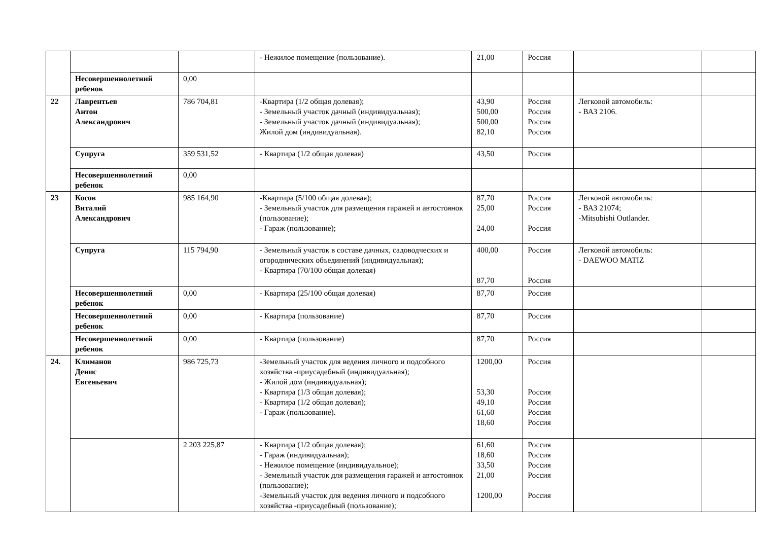| | | | - Нежилое помещение (пользование). | 21,00 | Россия | | |
| | Несовершеннолетний ребенок | 0,00 | | | | | |
| 22 | Лаврентьев Антон Александрович | 786 704,81 | -Квартира (1/2 общая долевая); - Земельный участок дачный (индивидуальная); - Земельный участок дачный (индивидуальная); Жилой дом (индивидуальная). | 43,90 500,00 500,00 82,10 | Россия Россия Россия Россия | Легковой автомобиль: - ВАЗ 2106. | |
| | Супруга | 359 531,52 | - Квартира (1/2 общая долевая) | 43,50 | Россия | | |
| | Несовершеннолетний ребенок | 0,00 | | | | | |
| 23 | Косов Виталий Александрович | 985 164,90 | -Квартира (5/100 общая долевая); - Земельный участок для размещения гаражей и автостоянок (пользование); - Гараж (пользование); | 87,70 25,00 24,00 | Россия Россия Россия | Легковой автомобиль: - ВАЗ 21074; -Mitsubishi Outlander. | |
| | Супруга | 115 794,90 | - Земельный участок в составе дачных, садоводческих и огороднических объединений (индивидуальная); - Квартира (70/100 общая долевая) | 400,00 87,70 | Россия Россия | Легковой автомобиль: - DAEWOO MATIZ | |
| | Несовершеннолетний ребенок | 0,00 | - Квартира (25/100 общая долевая) | 87,70 | Россия | | |
| | Несовершеннолетний ребенок | 0,00 | - Квартира (пользование) | 87,70 | Россия | | |
| | Несовершеннолетний ребенок | 0,00 | - Квартира (пользование) | 87,70 | Россия | | |
| 24. | Климанов Денис Евгеньевич | 986 725,73 | -Земельный участок для ведения личного и подсобного хозяйства -приусадебный (индивидуальная); - Жилой дом (индивидуальная); - Квартира (1/3 общая долевая); - Квартира (1/2 общая долевая); - Гараж (пользование). | 1200,00 53,30 49,10 61,60 18,60 | Россия Россия Россия Россия Россия | | |
| | | 2 203 225,87 | - Квартира (1/2 общая долевая); - Гараж (индивидуальная); - Нежилое помещение (индивидуальное); - Земельный участок для размещения гаражей и автостоянок (пользование); -Земельный участок для ведения личного и подсобного хозяйства -приусадебный (пользование); | 61,60 18,60 33,50 21,00 1200,00 | Россия Россия Россия Россия Россия | | |